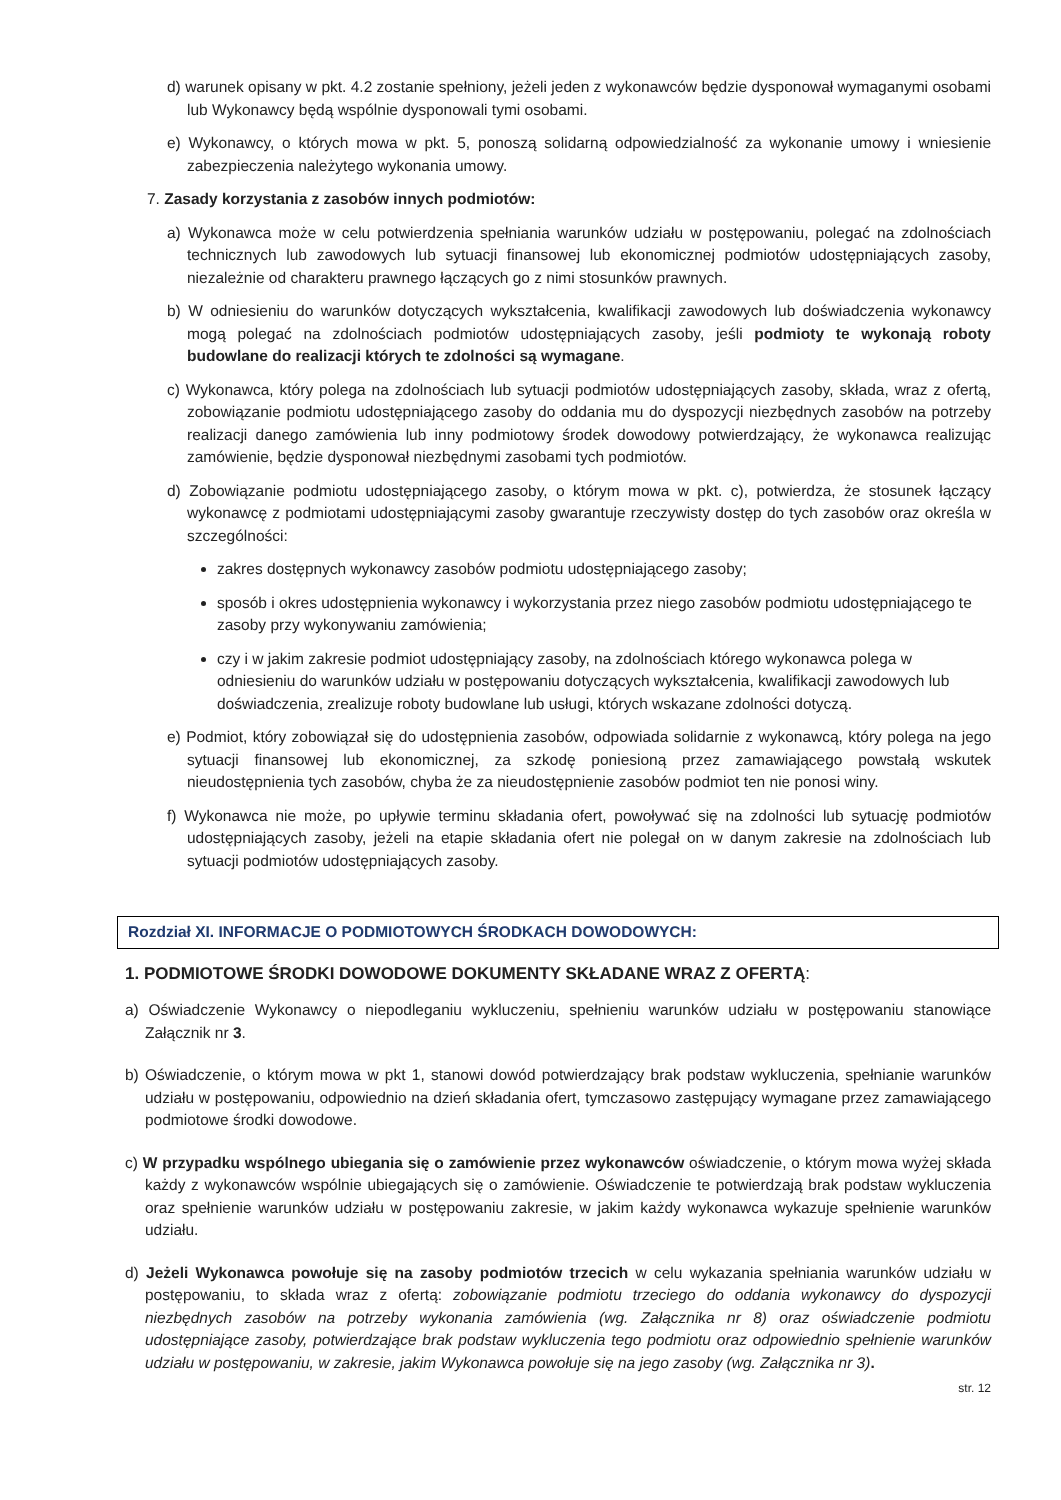d) warunek opisany w pkt. 4.2 zostanie spełniony, jeżeli jeden z wykonawców będzie dysponował wymaganymi osobami lub Wykonawcy będą wspólnie dysponowali tymi osobami.
e) Wykonawcy, o których mowa w pkt. 5, ponoszą solidarną odpowiedzialność za wykonanie umowy i wniesienie zabezpieczenia należytego wykonania umowy.
7. Zasady korzystania z zasobów innych podmiotów:
a) Wykonawca może w celu potwierdzenia spełniania warunków udziału w postępowaniu, polegać na zdolnościach technicznych lub zawodowych lub sytuacji finansowej lub ekonomicznej podmiotów udostępniających zasoby, niezależnie od charakteru prawnego łączących go z nimi stosunków prawnych.
b) W odniesieniu do warunków dotyczących wykształcenia, kwalifikacji zawodowych lub doświadczenia wykonawcy mogą polegać na zdolnościach podmiotów udostępniających zasoby, jeśli podmioty te wykonają roboty budowlane do realizacji których te zdolności są wymagane.
c) Wykonawca, który polega na zdolnościach lub sytuacji podmiotów udostępniających zasoby, składa, wraz z ofertą, zobowiązanie podmiotu udostępniającego zasoby do oddania mu do dyspozycji niezbędnych zasobów na potrzeby realizacji danego zamówienia lub inny podmiotowy środek dowodowy potwierdzający, że wykonawca realizując zamówienie, będzie dysponował niezbędnymi zasobami tych podmiotów.
d) Zobowiązanie podmiotu udostępniającego zasoby, o którym mowa w pkt. c), potwierdza, że stosunek łączący wykonawcę z podmiotami udostępniającymi zasoby gwarantuje rzeczywisty dostęp do tych zasobów oraz określa w szczególności:
zakres dostępnych wykonawcy zasobów podmiotu udostępniającego zasoby;
sposób i okres udostępnienia wykonawcy i wykorzystania przez niego zasobów podmiotu udostępniającego te zasoby przy wykonywaniu zamówienia;
czy i w jakim zakresie podmiot udostępniający zasoby, na zdolnościach którego wykonawca polega w odniesieniu do warunków udziału w postępowaniu dotyczących wykształcenia, kwalifikacji zawodowych lub doświadczenia, zrealizuje roboty budowlane lub usługi, których wskazane zdolności dotyczą.
e) Podmiot, który zobowiązał się do udostępnienia zasobów, odpowiada solidarnie z wykonawcą, który polega na jego sytuacji finansowej lub ekonomicznej, za szkodę poniesioną przez zamawiającego powstałą wskutek nieudostępnienia tych zasobów, chyba że za nieudostępnienie zasobów podmiot ten nie ponosi winy.
f) Wykonawca nie może, po upływie terminu składania ofert, powoływać się na zdolności lub sytuację podmiotów udostępniających zasoby, jeżeli na etapie składania ofert nie polegał on w danym zakresie na zdolnościach lub sytuacji podmiotów udostępniających zasoby.
Rozdział XI. INFORMACJE O PODMIOTOWYCH ŚRODKACH DOWODOWYCH:
1. PODMIOTOWE ŚRODKI DOWODOWE DOKUMENTY SKŁADANE WRAZ Z OFERTĄ:
a) Oświadczenie Wykonawcy o niepodleganiu wykluczeniu, spełnieniu warunków udziału w postępowaniu stanowiące Załącznik nr 3.
b) Oświadczenie, o którym mowa w pkt 1, stanowi dowód potwierdzający brak podstaw wykluczenia, spełnianie warunków udziału w postępowaniu, odpowiednio na dzień składania ofert, tymczasowo zastępujący wymagane przez zamawiającego podmiotowe środki dowodowe.
c) W przypadku wspólnego ubiegania się o zamówienie przez wykonawców oświadczenie, o którym mowa wyżej składa każdy z wykonawców wspólnie ubiegających się o zamówienie. Oświadczenie te potwierdzają brak podstaw wykluczenia oraz spełnienie warunków udziału w postępowaniu zakresie, w jakim każdy wykonawca wykazuje spełnienie warunków udziału.
d) Jeżeli Wykonawca powołuje się na zasoby podmiotów trzecich w celu wykazania spełniania warunków udziału w postępowaniu, to składa wraz z ofertą: zobowiązanie podmiotu trzeciego do oddania wykonawcy do dyspozycji niezbędnych zasobów na potrzeby wykonania zamówienia (wg. Załącznika nr 8) oraz oświadczenie podmiotu udostępniające zasoby, potwierdzające brak podstaw wykluczenia tego podmiotu oraz odpowiednio spełnienie warunków udziału w postępowaniu, w zakresie, jakim Wykonawca powołuje się na jego zasoby (wg. Załącznika nr 3).
str. 12